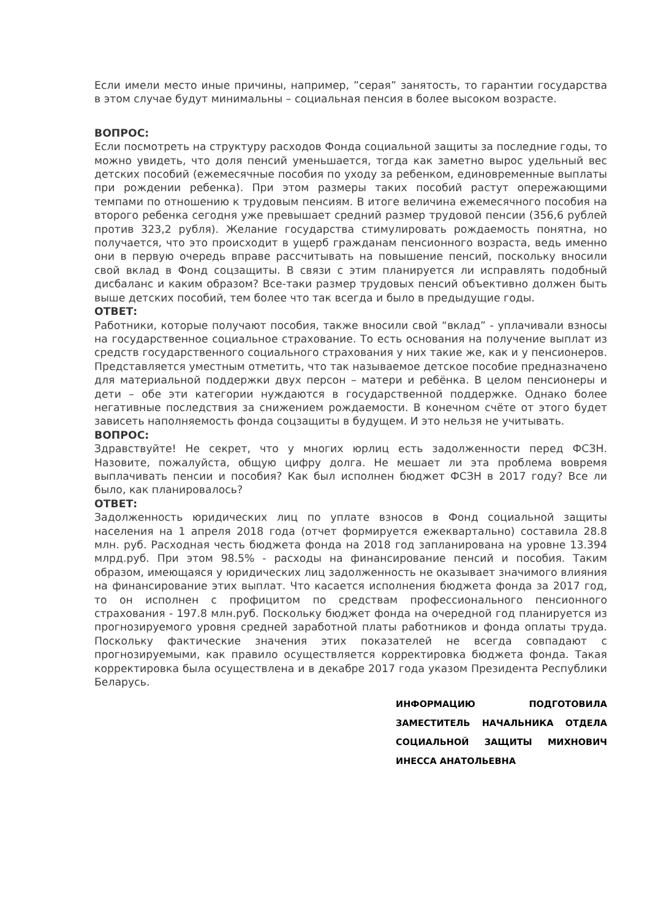Если имели место иные причины, например, ”серая” занятость, то гарантии государства в этом случае будут минимальны – социальная пенсия в более высоком возрасте.
ВОПРОС:
Если посмотреть на структуру расходов Фонда социальной защиты за последние годы, то можно увидеть, что доля пенсий уменьшается, тогда как заметно вырос удельный вес детских пособий (ежемесячные пособия по уходу за ребенком, единовременные выплаты при рождении ребенка). При этом размеры таких пособий растут опережающими темпами по отношению к трудовым пенсиям. В итоге величина ежемесячного пособия на второго ребенка сегодня уже превышает средний размер трудовой пенсии (356,6 рублей против 323,2 рубля). Желание государства стимулировать рождаемость понятна, но получается, что это происходит в ущерб гражданам пенсионного возраста, ведь именно они в первую очередь вправе рассчитывать на повышение пенсий, поскольку вносили свой вклад в Фонд соцзащиты. В связи с этим планируется ли исправлять подобный дисбаланс и каким образом? Все-таки размер трудовых пенсий объективно должен быть выше детских пособий, тем более что так всегда и было в предыдущие годы.
ОТВЕТ:
Работники, которые получают пособия, также вносили свой “вклад” - уплачивали взносы на государственное социальное страхование. То есть основания на получение выплат из средств государственного социального страхования у них такие же, как и у пенсионеров. Представляется уместным отметить, что так называемое детское пособие предназначено для материальной поддержки двух персон – матери и ребёнка. В целом пенсионеры и дети – обе эти категории нуждаются в государственной поддержке. Однако более негативные последствия за снижением рождаемости. В конечном счёте от этого будет зависеть наполняемость фонда соцзащиты в будущем. И это нельзя не учитывать.
ВОПРОС:
Здравствуйте! Не секрет, что у многих юрлиц есть задолженности перед ФСЗН. Назовите, пожалуйста, общую цифру долга. Не мешает ли эта проблема вовремя выплачивать пенсии и пособия? Как был исполнен бюджет ФСЗН в 2017 году? Все ли было, как планировалось?
ОТВЕТ:
Задолженность юридических лиц по уплате взносов в Фонд социальной защиты населения на 1 апреля 2018 года (отчет формируется ежеквартально) составила 28.8 млн. руб. Расходная честь бюджета фонда на 2018 год запланирована на уровне 13.394 млрд.руб. При этом 98.5% - расходы на финансирование пенсий и пособия. Таким образом, имеющаяся у юридических лиц задолженность не оказывает значимого влияния на финансирование этих выплат. Что касается исполнения бюджета фонда за 2017 год, то он исполнен с профицитом по средствам профессионального пенсионного страхования - 197.8 млн.руб. Поскольку бюджет фонда на очередной год планируется из прогнозируемого уровня средней заработной платы работников и фонда оплаты труда. Поскольку фактические значения этих показателей не всегда совпадают с прогнозируемыми, как правило осуществляется корректировка бюджета фонда. Такая корректировка была осуществлена и в декабре 2017 года указом Президента Республики Беларусь.
ИНФОРМАЦИЮ ПОДГОТОВИЛА ЗАМЕСТИТЕЛЬ НАЧАЛЬНИКА ОТДЕЛА СОЦИАЛЬНОЙ ЗАЩИТЫ МИХНОВИЧ ИНЕССА АНАТОЛЬЕВНА